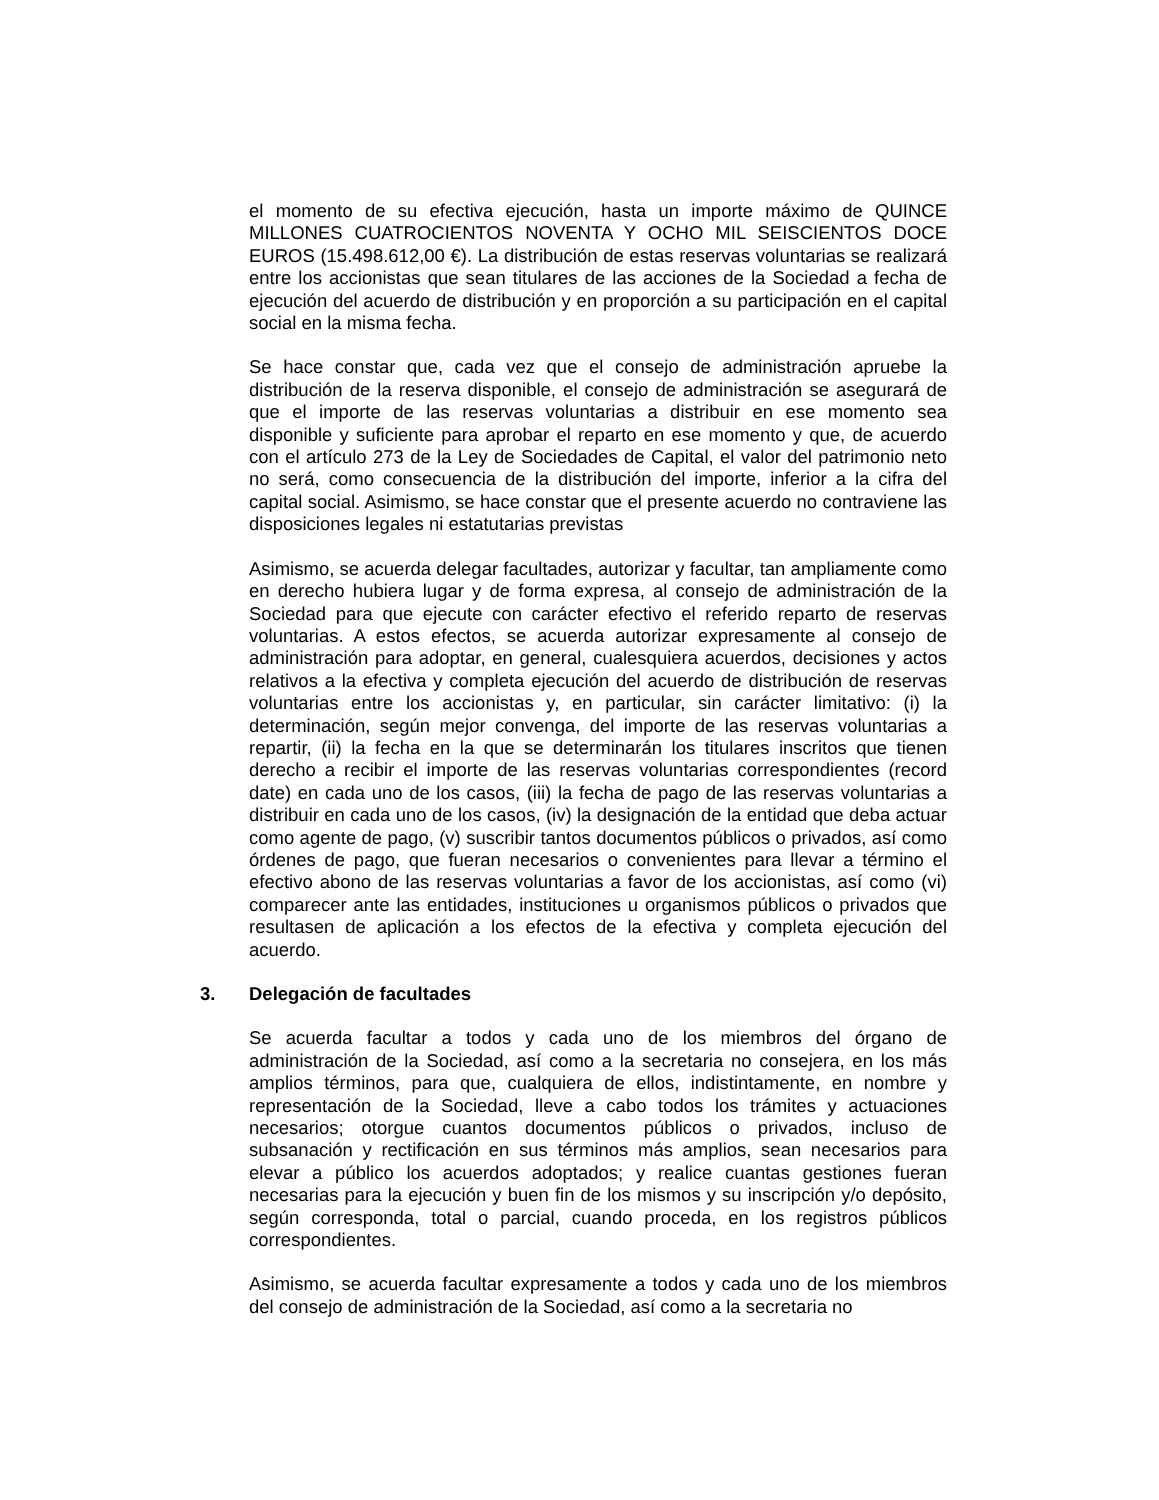el momento de su efectiva ejecución, hasta un importe máximo de QUINCE MILLONES CUATROCIENTOS NOVENTA Y OCHO MIL SEISCIENTOS DOCE EUROS (15.498.612,00 €). La distribución de estas reservas voluntarias se realizará entre los accionistas que sean titulares de las acciones de la Sociedad a fecha de ejecución del acuerdo de distribución y en proporción a su participación en el capital social en la misma fecha.
Se hace constar que, cada vez que el consejo de administración apruebe la distribución de la reserva disponible, el consejo de administración se asegurará de que el importe de las reservas voluntarias a distribuir en ese momento sea disponible y suficiente para aprobar el reparto en ese momento y que, de acuerdo con el artículo 273 de la Ley de Sociedades de Capital, el valor del patrimonio neto no será, como consecuencia de la distribución del importe, inferior a la cifra del capital social. Asimismo, se hace constar que el presente acuerdo no contraviene las disposiciones legales ni estatutarias previstas
Asimismo, se acuerda delegar facultades, autorizar y facultar, tan ampliamente como en derecho hubiera lugar y de forma expresa, al consejo de administración de la Sociedad para que ejecute con carácter efectivo el referido reparto de reservas voluntarias. A estos efectos, se acuerda autorizar expresamente al consejo de administración para adoptar, en general, cualesquiera acuerdos, decisiones y actos relativos a la efectiva y completa ejecución del acuerdo de distribución de reservas voluntarias entre los accionistas y, en particular, sin carácter limitativo: (i) la determinación, según mejor convenga, del importe de las reservas voluntarias a repartir, (ii) la fecha en la que se determinarán los titulares inscritos que tienen derecho a recibir el importe de las reservas voluntarias correspondientes (record date) en cada uno de los casos, (iii) la fecha de pago de las reservas voluntarias a distribuir en cada uno de los casos, (iv) la designación de la entidad que deba actuar como agente de pago, (v) suscribir tantos documentos públicos o privados, así como órdenes de pago, que fueran necesarios o convenientes para llevar a término el efectivo abono de las reservas voluntarias a favor de los accionistas, así como (vi) comparecer ante las entidades, instituciones u organismos públicos o privados que resultasen de aplicación a los efectos de la efectiva y completa ejecución del acuerdo.
3. Delegación de facultades
Se acuerda facultar a todos y cada uno de los miembros del órgano de administración de la Sociedad, así como a la secretaria no consejera, en los más amplios términos, para que, cualquiera de ellos, indistintamente, en nombre y representación de la Sociedad, lleve a cabo todos los trámites y actuaciones necesarios; otorgue cuantos documentos públicos o privados, incluso de subsanación y rectificación en sus términos más amplios, sean necesarios para elevar a público los acuerdos adoptados; y realice cuantas gestiones fueran necesarias para la ejecución y buen fin de los mismos y su inscripción y/o depósito, según corresponda, total o parcial, cuando proceda, en los registros públicos correspondientes.
Asimismo, se acuerda facultar expresamente a todos y cada uno de los miembros del consejo de administración de la Sociedad, así como a la secretaria no